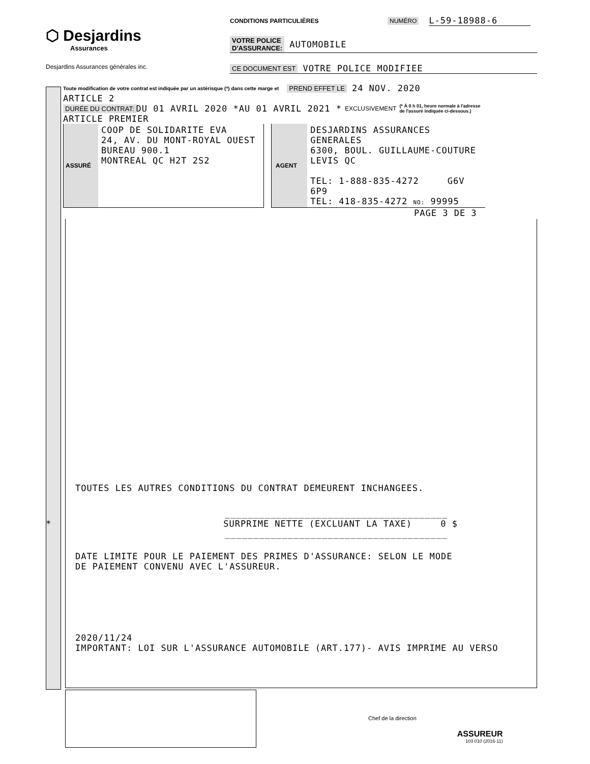⬡ Desjardins
Assurances
Desjardins Assurances générales inc.
CONDITIONS PARTICULIÈRES NUMÉRO L-59-18988-6
VOTRE POLICE
D'ASSURANCE: AUTOMOBILE
CE DOCUMENT EST VOTRE POLICE MODIFIEE
Toute modification de votre contrat est indiquée par un astérisque (*) dans cette marge et PREND EFFET LE 24 NOV. 2020
ARTICLE 2
DURÉE DU CONTRAT: DU 01 AVRIL 2020 *AU 01 AVRIL 2021 * EXCLUSIVEMENT (* À 0 h 01, heure normale à l'adresse
de l'assuré indiquée ci-dessous.)
ARTICLE PREMIER
ASSURÉ
COOP DE SOLIDARITE EVA
24, AV. DU MONT-ROYAL OUEST
BUREAU 900.1
MONTREAL QC H2T 2S2
AGENT
DESJARDINS ASSURANCES GENERALES
6300, BOUL. GUILLAUME-COUTURE
LEVIS QC
TEL: 1-888-835-4272 G6V 6P9
TEL: 418-835-4272 NO: 99995
PAGE 3 DE 3
TOUTES LES AUTRES CONDITIONS DU CONTRAT DEMEURENT INCHANGEES.
_______________________________________
* SURPRIME NETTE (EXCLUANT LA TAXE) 0 $
_______________________________________
DATE LIMITE POUR LE PAIEMENT DES PRIMES D'ASSURANCE: SELON LE MODE
DE PAIEMENT CONVENU AVEC L'ASSUREUR.
2020/11/24
IMPORTANT: LOI SUR L'ASSURANCE AUTOMOBILE (ART.177)- AVIS IMPRIME AU VERSO
Chef de la direction
ASSUREUR
103 010 (2016-11)